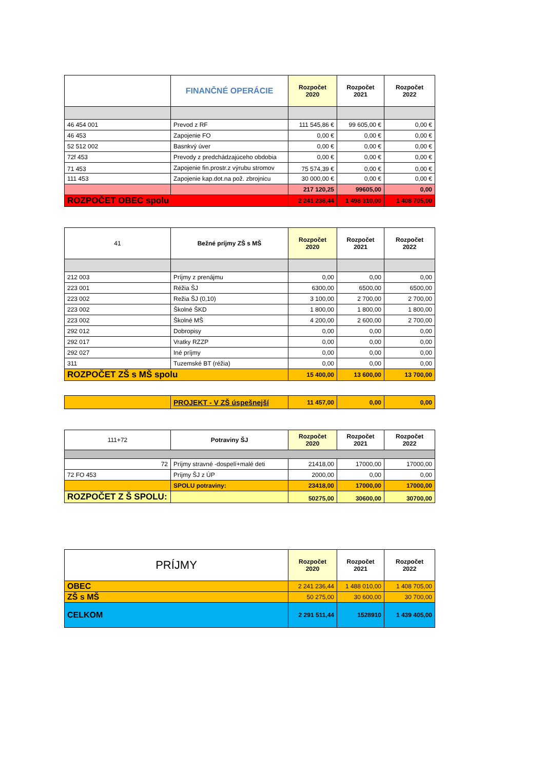| | FINANČNÉ OPERÁCIE | Rozpočet 2020 | Rozpočet 2021 | Rozpočet 2022 |
| --- | --- | --- | --- | --- |
| 46 454 001 | Prevod z RF | 111 545,86 € | 99 605,00 € | 0,00 € |
| 46 453 | Zapojenie FO | 0,00 € | 0,00 € | 0,00 € |
| 52 512 002 | Basnkvý úver | 0,00 € | 0,00 € | 0,00 € |
| 72f 453 | Prevody z predchádzajúceho obdobia | 0,00 € | 0,00 € | 0,00 € |
| 71 453 | Zapojenie fin.prostr.z výrubu stromov | 75 574,39 € | 0,00 € | 0,00 € |
| 111 453 | Zapojenie kap.dot.na pož. zbrojnicu | 30 000,00 € | 0,00 € | 0,00 € |
| | | 217 120,25 | 99605,00 | 0,00 |
| ROZPOČET OBEC spolu | | 2 241 236,44 | 1 498 310,00 | 1 408 705,00 |
| 41 | Bežné príjmy ZŠ s MŠ | Rozpočet 2020 | Rozpočet 2021 | Rozpočet 2022 |
| --- | --- | --- | --- | --- |
| 212 003 | Príjmy z prenájmu | 0,00 | 0,00 | 0,00 |
| 223 001 | Réžia ŠJ | 6300,00 | 6500,00 | 6500,00 |
| 223 002 | Režia ŠJ (0,10) | 3 100,00 | 2 700,00 | 2 700,00 |
| 223 002 | Školné ŠKD | 1 800,00 | 1 800,00 | 1 800,00 |
| 223 002 | Školné MŠ | 4 200,00 | 2 600,00 | 2 700,00 |
| 292 012 | Dobropisy | 0,00 | 0,00 | 0,00 |
| 292 017 | Vratky RZZP | 0,00 | 0,00 | 0,00 |
| 292 027 | Iné príjmy | 0,00 | 0,00 | 0,00 |
| 311 | Tuzemské BT (réžia) | 0,00 | 0,00 | 0,00 |
| ROZPOČET ZŠ s MŠ spolu | | 15 400,00 | 13 600,00 | 13 700,00 |
| | PROJEKT - V ZŠ úspešnejší | 11 457,00 | 0,00 | 0,00 |
| 111+72 | Potraviny ŠJ | Rozpočet 2020 | Rozpočet 2021 | Rozpočet 2022 |
| --- | --- | --- | --- | --- |
| 72 | Príjmy stravné -dospelí+malé deti | 21418,00 | 17000,00 | 17000,00 |
| 72 FO 453 | Príjmy ŠJ z ÚP | 2000,00 | 0,00 | 0,00 |
| | SPOLU potraviny: | 23418,00 | 17000,00 | 17000,00 |
| ROZPOČET Z Š SPOLU: | | 50275,00 | 30600,00 | 30700,00 |
| PRÍJMY | Rozpočet 2020 | Rozpočet 2021 | Rozpočet 2022 |
| --- | --- | --- | --- |
| OBEC | 2 241 236,44 | 1 488 010,00 | 1 408 705,00 |
| ZŠ s MŠ | 50 275,00 | 30 600,00 | 30 700,00 |
| CELKOM | 2 291 511,44 | 1528910 | 1 439 405,00 |